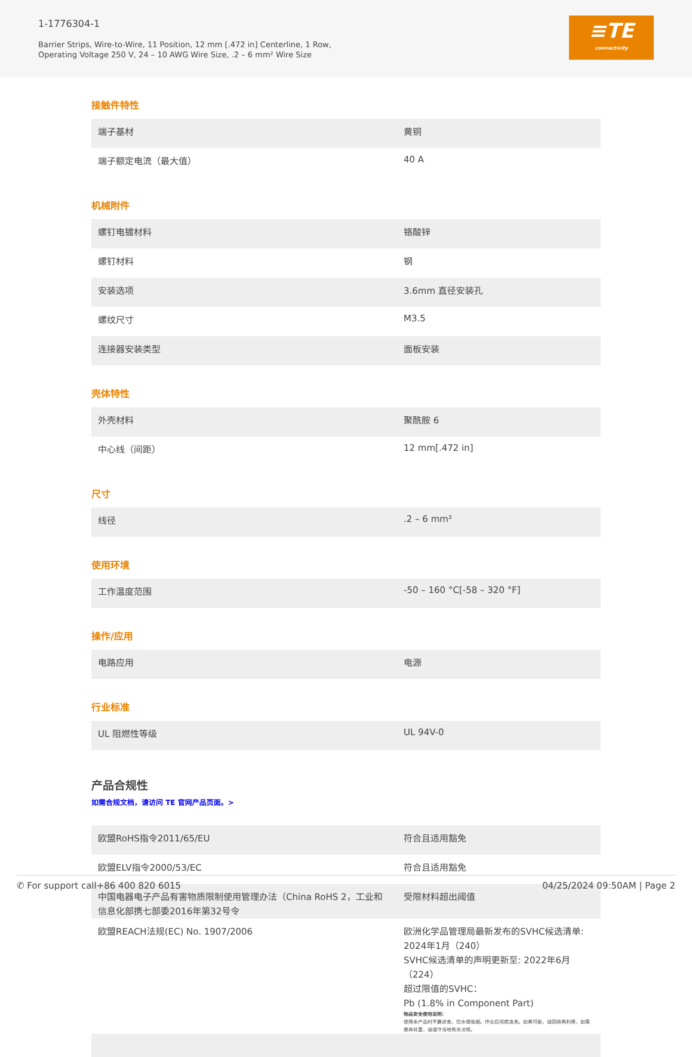1-1776304-1
Barrier Strips, Wire-to-Wire, 11 Position, 12 mm [.472 in] Centerline, 1 Row, Operating Voltage 250 V, 24 – 10 AWG Wire Size, .2 – 6 mm² Wire Size
≡TE
connectivity
接触件特性
| 端子基材 | 黄铜 |
| 端子额定电流（最大值） | 40 A |
机械附件
| 螺钉电镀材料 | 铬酸锌 |
| 螺钉材料 | 钢 |
| 安装选项 | 3.6mm 直径安装孔 |
| 螺纹尺寸 | M3.5 |
| 连接器安装类型 | 面板安装 |
壳体特性
| 外壳材料 | 聚酰胺 6 |
| 中心线（间距） | 12 mm[.472 in] |
尺寸
| 线径 | .2 – 6 mm² |
使用环境
| 工作温度范围 | -50 – 160 °C[-58 – 320 °F] |
操作/应用
| 电路应用 | 电源 |
行业标准
| UL 阻燃性等级 | UL 94V-0 |
产品合规性
如需合规文档，请访问 TE 官网产品页面。>
| 欧盟RoHS指令2011/65/EU | 符合且适用豁免 |
| 欧盟ELV指令2000/53/EC | 符合且适用豁免 |
| 中国电器电子产品有害物质限制使用管理办法（China RoHS 2，工业和信息化部携七部委2016年第32号令 | 受限材料超出阈值 |
| 欧盟REACH法规(EC) No. 1907/2006 | 欧洲化学品管理局最新发布的SVHC候选清单: 2024年1月（240） SVHC候选清单的声明更新至: 2022年6月（224） 超过限值的SVHC： Pb (1.8% in Component Part) 物品安全使用说明： 使用本产品时不要进食、饮水或吸烟。作业后彻底清洗。如果可能，请回收再利用，如需废弃处置，请遵守当地有关法规。 |
✆ For support call+86 400 820 6015 04/25/2024 09:50AM | Page 2